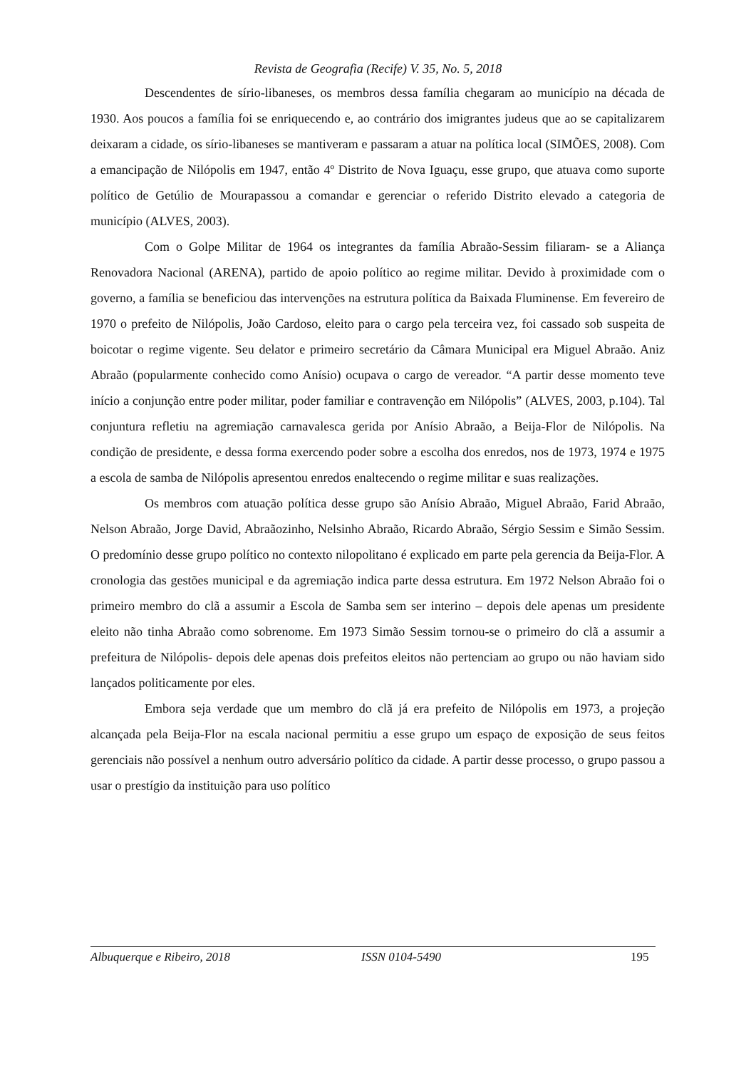Revista de Geografia (Recife) V. 35, No. 5, 2018
Descendentes de sírio-libaneses, os membros dessa família chegaram ao município na década de 1930. Aos poucos a família foi se enriquecendo e, ao contrário dos imigrantes judeus que ao se capitalizarem deixaram a cidade, os sírio-libaneses se mantiveram e passaram a atuar na política local (SIMÕES, 2008). Com a emancipação de Nilópolis em 1947, então 4º Distrito de Nova Iguaçu, esse grupo, que atuava como suporte político de Getúlio de Mourapassou a comandar e gerenciar o referido Distrito elevado a categoria de município (ALVES, 2003).
Com o Golpe Militar de 1964 os integrantes da família Abraão-Sessim filiaram- se a Aliança Renovadora Nacional (ARENA), partido de apoio político ao regime militar. Devido à proximidade com o governo, a família se beneficiou das intervenções na estrutura política da Baixada Fluminense. Em fevereiro de 1970 o prefeito de Nilópolis, João Cardoso, eleito para o cargo pela terceira vez, foi cassado sob suspeita de boicotar o regime vigente. Seu delator e primeiro secretário da Câmara Municipal era Miguel Abraão. Aniz Abraão (popularmente conhecido como Anísio) ocupava o cargo de vereador. “A partir desse momento teve início a conjunção entre poder militar, poder familiar e contravenção em Nilópolis” (ALVES, 2003, p.104). Tal conjuntura refletiu na agremiação carnavalesca gerida por Anísio Abraão, a Beija-Flor de Nilópolis. Na condição de presidente, e dessa forma exercendo poder sobre a escolha dos enredos, nos de 1973, 1974 e 1975 a escola de samba de Nilópolis apresentou enredos enaltecendo o regime militar e suas realizações.
Os membros com atuação política desse grupo são Anísio Abraão, Miguel Abraão, Farid Abraão, Nelson Abraão, Jorge David, Abraãozinho, Nelsinho Abraão, Ricardo Abraão, Sérgio Sessim e Simão Sessim. O predomínio desse grupo político no contexto nilopolitano é explicado em parte pela gerencia da Beija-Flor. A cronologia das gestões municipal e da agremiação indica parte dessa estrutura. Em 1972 Nelson Abraão foi o primeiro membro do clã a assumir a Escola de Samba sem ser interino – depois dele apenas um presidente eleito não tinha Abraão como sobrenome. Em 1973 Simão Sessim tornou-se o primeiro do clã a assumir a prefeitura de Nilópolis- depois dele apenas dois prefeitos eleitos não pertenciam ao grupo ou não haviam sido lançados politicamente por eles.
Embora seja verdade que um membro do clã já era prefeito de Nilópolis em 1973, a projeção alcançada pela Beija-Flor na escala nacional permitiu a esse grupo um espaço de exposição de seus feitos gerenciais não possível a nenhum outro adversário político da cidade. A partir desse processo, o grupo passou a usar o prestígio da instituição para uso político
Albuquerque e Ribeiro, 2018 ISSN 0104-5490 195